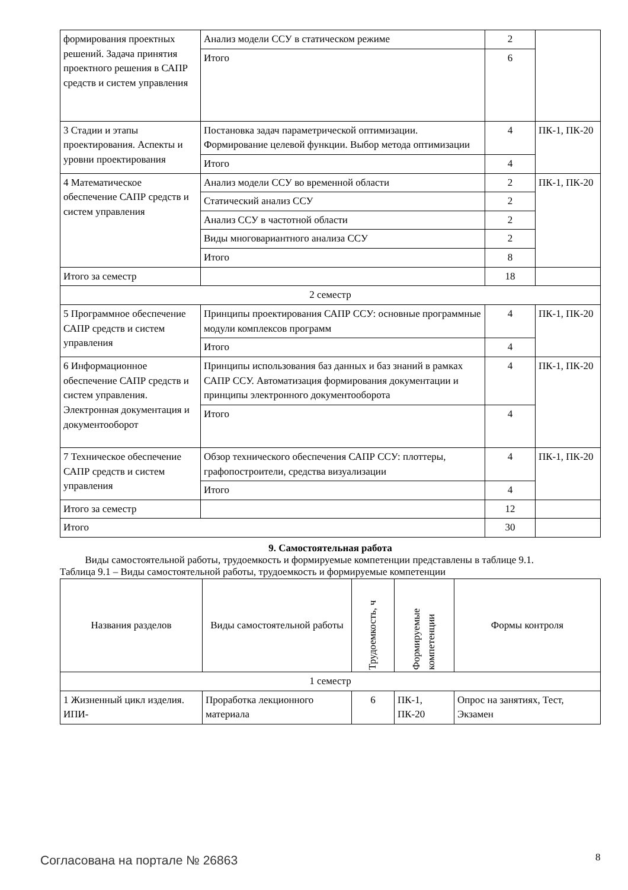| формирования проектных решений. Задача принятия проектного решения в САПР средств и систем управления | Анализ модели ССУ в статическом режиме | 2 | |
| | Итого | 6 | |
| 3 Стадии и этапы проектирования. Аспекты и уровни проектирования | Постановка задач параметрической оптимизации. Формирование целевой функции. Выбор метода оптимизации | 4 | ПК-1, ПК-20 |
| | Итого | 4 | |
| 4 Математическое обеспечение САПР средств и систем управления | Анализ модели ССУ во временной области | 2 | ПК-1, ПК-20 |
| | Статический анализ ССУ | 2 | |
| | Анализ ССУ в частотной области | 2 | |
| | Виды многовариантного анализа ССУ | 2 | |
| | Итого | 8 | |
| Итого за семестр | | 18 | |
| 2 семестр | | | |
| 5 Программное обеспечение САПР средств и систем управления | Принципы проектирования САПР ССУ: основные программные модули комплексов программ | 4 | ПК-1, ПК-20 |
| | Итого | 4 | |
| 6 Информационное обеспечение САПР средств и систем управления. Электронная документация и документооборот | Принципы использования баз данных и баз знаний в рамках САПР ССУ. Автоматизация формирования документации и принципы электронного документооборота | 4 | ПК-1, ПК-20 |
| | Итого | 4 | |
| 7 Техническое обеспечение САПР средств и систем управления | Обзор технического обеспечения САПР ССУ: плоттеры, графопостроители, средства визуализации | 4 | ПК-1, ПК-20 |
| | Итого | 4 | |
| Итого за семестр | | 12 | |
| Итого | | 30 | |
9. Самостоятельная работа
Виды самостоятельной работы, трудоемкость и формируемые компетенции представлены в таблице 9.1.
Таблица 9.1 – Виды самостоятельной работы, трудоемкость и формируемые компетенции
| Названия разделов | Виды самостоятельной работы | Трудоемкость, ч | Формируемые компетенции | Формы контроля |
| --- | --- | --- | --- | --- |
| 1 семестр | | | | |
| 1 Жизненный цикл изделия. ИПИ- | Проработка лекционного материала | 6 | ПК-1, ПК-20 | Опрос на занятиях, Тест, Экзамен |
Согласована на портале № 26863 8